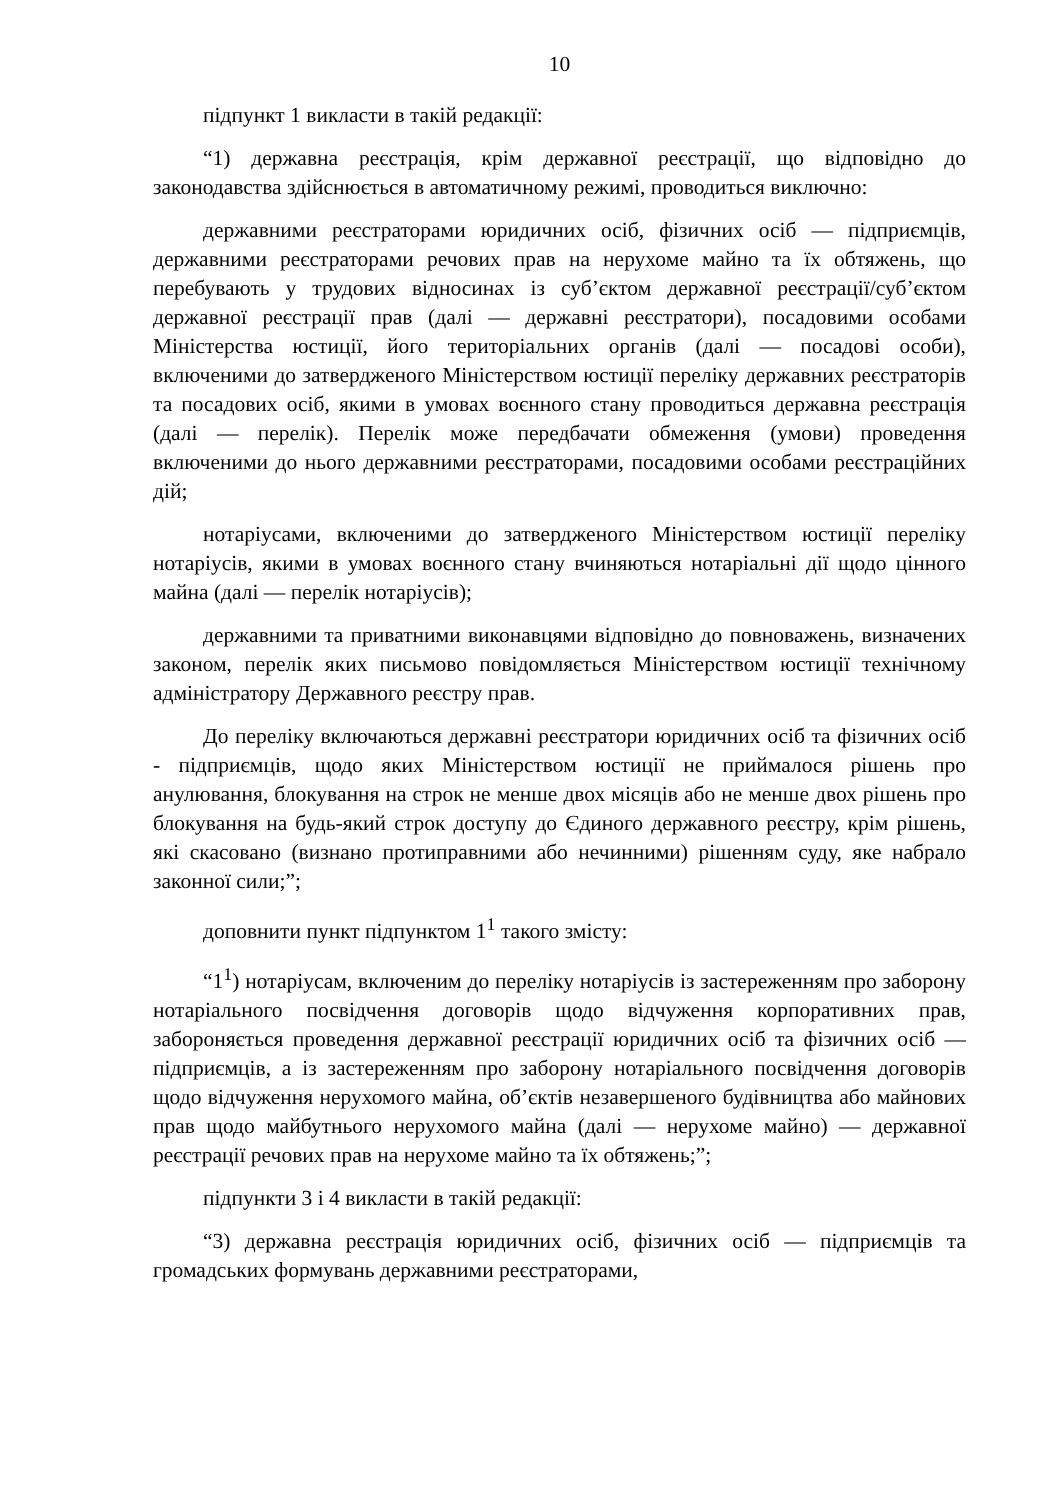10
підпункт 1 викласти в такій редакції:
“1) державна реєстрація, крім державної реєстрації, що відповідно до законодавства здійснюється в автоматичному режимі, проводиться виключно:
державними реєстраторами юридичних осіб, фізичних осіб — підприємців, державними реєстраторами речових прав на нерухоме майно та їх обтяжень, що перебувають у трудових відносинах із суб’єктом державної реєстрації/суб’єктом державної реєстрації прав (далі — державні реєстратори), посадовими особами Міністерства юстиції, його територіальних органів (далі — посадові особи), включеними до затвердженого Міністерством юстиції переліку державних реєстраторів та посадових осіб, якими в умовах воєнного стану проводиться державна реєстрація (далі — перелік). Перелік може передбачати обмеження (умови) проведення включеними до нього державними реєстраторами, посадовими особами реєстраційних дій;
нотаріусами, включеними до затвердженого Міністерством юстиції переліку нотаріусів, якими в умовах воєнного стану вчиняються нотаріальні дії щодо цінного майна (далі — перелік нотаріусів);
державними та приватними виконавцями відповідно до повноважень, визначених законом, перелік яких письмово повідомляється Міністерством юстиції технічному адміністратору Державного реєстру прав.
До переліку включаються державні реєстратори юридичних осіб та фізичних осіб - підприємців, щодо яких Міністерством юстиції не приймалося рішень про анулювання, блокування на строк не менше двох місяців або не менше двох рішень про блокування на будь-який строк доступу до Єдиного державного реєстру, крім рішень, які скасовано (визнано протиправними або нечинними) рішенням суду, яке набрало законної сили;”;
доповнити пункт підпунктом 1<sup>1</sup> такого змісту:
“1<sup>1</sup>) нотаріусам, включеним до переліку нотаріусів із застереженням про заборону нотаріального посвідчення договорів щодо відчуження корпоративних прав, забороняється проведення державної реєстрації юридичних осіб та фізичних осіб — підприємців, а із застереженням про заборону нотаріального посвідчення договорів щодо відчуження нерухомого майна, об’єктів незавершеного будівництва або майнових прав щодо майбутнього нерухомого майна (далі — нерухоме майно) — державної реєстрації речових прав на нерухоме майно та їх обтяжень;”;
підпункти 3 і 4 викласти в такій редакції:
“3) державна реєстрація юридичних осіб, фізичних осіб — підприємців та громадських формувань державними реєстраторами,